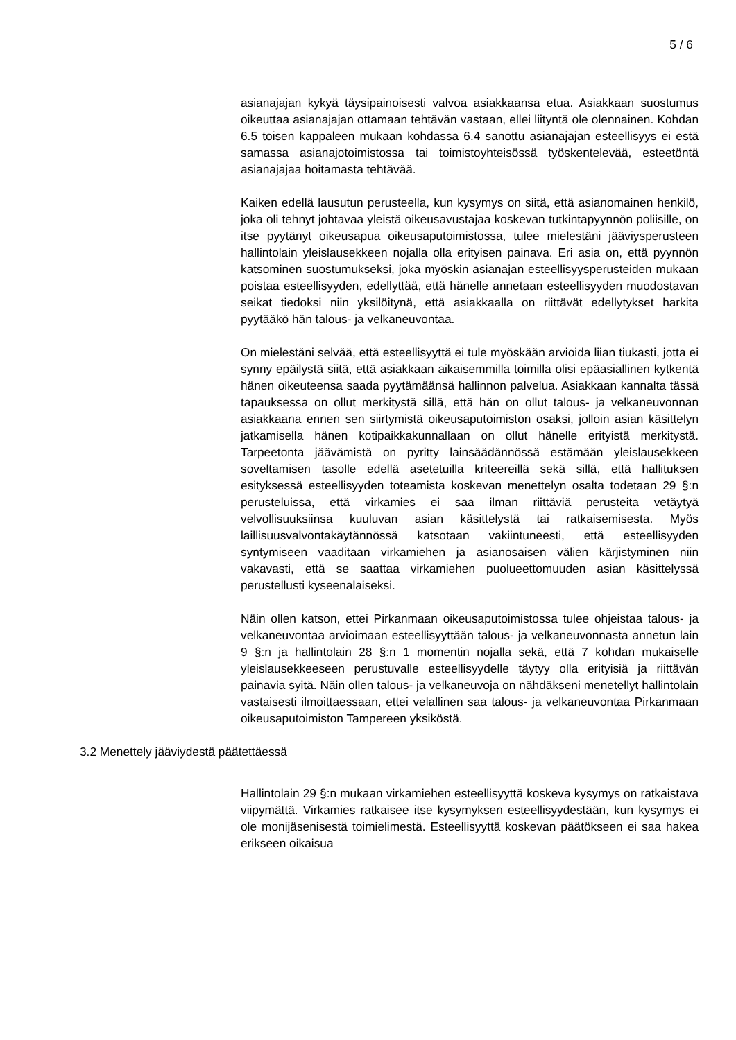5 / 6
asianajajan kykyä täysipainoisesti valvoa asiakkaansa etua. Asiakkaan suostumus oikeuttaa asianajajan ottamaan tehtävän vastaan, ellei liityntä ole olennainen. Kohdan 6.5 toisen kappaleen mukaan kohdassa 6.4 sanottu asianajajan esteellisyys ei estä samassa asianajotoimistossa tai toimistoyhteisössä työskentelevää, esteetöntä asianajajaa hoitamasta tehtävää.
Kaiken edellä lausutun perusteella, kun kysymys on siitä, että asianomainen henkilö, joka oli tehnyt johtavaa yleistä oikeusavustajaa koskevan tutkintapyynnön poliisille, on itse pyytänyt oikeusapua oikeusaputoimistossa, tulee mielestäni jääviysperusteen hallintolain yleislausekkeen nojalla olla erityisen painava. Eri asia on, että pyynnön katsominen suostumukseksi, joka myöskin asianajan esteellisyysperusteiden mukaan poistaa esteellisyyden, edellyttää, että hänelle annetaan esteellisyyden muodostavan seikat tiedoksi niin yksilöitynä, että asiakkaalla on riittävät edellytykset harkita pyytääkö hän talous- ja velkaneuvontaa.
On mielestäni selvää, että esteellisyyttä ei tule myöskään arvioida liian tiukasti, jotta ei synny epäilystä siitä, että asiakkaan aikaisemmilla toimilla olisi epäasiallinen kytkentä hänen oikeuteensa saada pyytämäänsä hallinnon palvelua. Asiakkaan kannalta tässä tapauksessa on ollut merkitystä sillä, että hän on ollut talous- ja velkaneuvonnan asiakkaana ennen sen siirtymistä oikeusaputoimiston osaksi, jolloin asian käsittelyn jatkamisella hänen kotipaikkakunnallaan on ollut hänelle erityistä merkitystä. Tarpeetonta jäävämistä on pyritty lainsäädännössä estämään yleislausekkeen soveltamisen tasolle edellä asetetuilla kriteereillä sekä sillä, että hallituksen esityksessä esteellisyyden toteamista koskevan menettelyn osalta todetaan 29 §:n perusteluissa, että virkamies ei saa ilman riittäviä perusteita vetäytyä velvollisuuksiinsa kuuluvan asian käsittelystä tai ratkaisemisesta. Myös laillisuusvalvontakäytännössä katsotaan vakiintuneesti, että esteellisyyden syntymiseen vaaditaan virkamiehen ja asianosaisen välien kärjistyminen niin vakavasti, että se saattaa virkamiehen puolueettomuuden asian käsittelyssä perustellusti kyseenalaiseksi.
Näin ollen katson, ettei Pirkanmaan oikeusaputoimistossa tulee ohjeistaa talous- ja velkaneuvontaa arvioimaan esteellisyyttään talous- ja velkaneuvonnasta annetun lain 9 §:n ja hallintolain 28 §:n 1 momentin nojalla sekä, että 7 kohdan mukaiselle yleislausekkeeseen perustuvalle esteellisyydelle täytyy olla erityisiä ja riittävän painavia syitä. Näin ollen talous- ja velkaneuvoja on nähdäkseni menetellyt hallintolain vastaisesti ilmoittaessaan, ettei velallinen saa talous- ja velkaneuvontaa Pirkanmaan oikeusaputoimiston Tampereen yksiköstä.
3.2 Menettely jääviydestä päätettäessä
Hallintolain 29 §:n mukaan virkamiehen esteellisyyttä koskeva kysymys on ratkaistava viipymättä. Virkamies ratkaisee itse kysymyksen esteellisyydestään, kun kysymys ei ole monijäsenisestä toimielimestä. Esteellisyyttä koskevan päätökseen ei saa hakea erikseen oikaisua